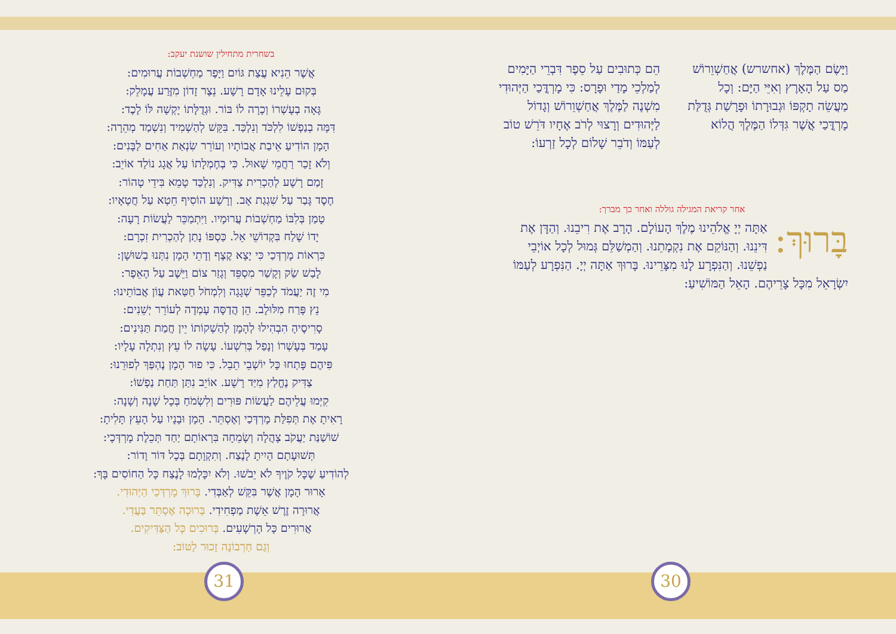בשחרית מתחילין שושנת יעקב:
אֲשֶׁר הֵנִיא עֲצַת גּוֹיִם וַיָּפֶר מַחְשְׁבוֹת עֲרוּמִים:
בְּקוּם עָלֵינוּ אָדָם רָשָׁע. נֵצֶר זָדוֹן מִזֶּרַע עֲמָלֵק:
גָּאָה בְעָשְׁרוֹ וְכָרָה לוֹ בּוֹר. וּגְדֻלָּתוֹ יָקְשָׁה לּוֹ לָכֶד:
דִּמָּה בְנַפְשׁוֹ לִלְכֹּד וְנִלְכַּד. בִּקֵּשׁ לְהַשְׁמִיד וְנִשְׁמַד מְהֵרָה:
הָמָן הוֹדִיעַ אֵיבַת אֲבוֹתָיו וְעוֹרֵר שִׂנְאַת אַחִים לַבָּנִים:
וְלֹא זָכַר רַחֲמֵי שָׁאוּל. כִּי בְחֶמְלָתוֹ עַל אֲגָג נוֹלַד אוֹיֵב:
זָמַם רָשָׁע לְהַכְרִית צַדִּיק. וְנִלְכַּד טָמֵא בִּידֵי טָהוֹר:
חֶסֶד גָּבַר עַל שִׁגְגַת אָב. וְרָשָׁע הוֹסִיף חֵטְא עַל חֲטָאָיו:
טָמַן בְּלִבּוֹ מַחְשְׁבוֹת עֲרוּמָיו. וַיִּתְמַכֵּר לַעֲשׂוֹת רָעָה:
יָדוֹ שָׁלַח בִּקְדוֹשֵׁי אֵל. כַּסְפּוֹ נָתַן לְהַכְרִית זִכְרָם:
כִּרְאוֹת מָרְדְּכַי כִּי יָצָא קֶצֶף וְדָתֵי הָמָן נִתְּנוּ בְשׁוּשָׁן:
לָבַשׁ שַׂק וְקָשַׁר מִסְפֵּד וְגָזַר צוֹם וַיֵּשֶׁב עַל הָאֵפֶר:
מִי זֶה יַעֲמֹד לְכַפֵּר שְׁגָגָה וְלִמְחֹל חַטַּאת עֲוֹן אֲבוֹתֵינוּ:
נֵץ פָּרַח מִלּוּלָב. הֵן הֲדַסָּה עָמְדָה לְעוֹרֵר יְשֵׁנִים:
סָרִיסֶיהָ הִבְהִילוּ לְהָמָן לְהַשְׁקוֹתוֹ יֵין חֲמַת תַּנִּינִים:
עָמַד בְּעָשְׁרוֹ וְנָפַל בְּרִשְׁעוֹ. עָשָׂה לוֹ עֵץ וְנִתְלָה עָלָיו:
פִּיהֶם פָּתְחוּ כָּל יוֹשְׁבֵי תֵבֵל. כִּי פוּר הָמָן נֶהְפַּךְ לְפוּרֵנוּ:
צַדִּיק נֶחֱלַץ מִיַּד רָשָׁע. אוֹיֵב נִתַּן תַּחַת נַפְשׁוֹ:
קִיְּמוּ עֲלֵיהֶם לַעֲשׂוֹת פּוּרִים וְלִשְׂמֹחַ בְּכָל שָׁנָה וְשָׁנָה:
רָאִיתָ אֶת תְּפִלַּת מָרְדְּכַי וְאֶסְתֵּר. הָמָן וּבָנָיו עַל הָעֵץ תָּלִיתָ:
שׁוֹשַׁנַּת יַעֲקֹב צָהֲלָה וְשָׂמֵחָה בִּרְאוֹתָם יַחַד תְּכֵלֶת מָרְדְּכָי:
תְּשׁוּעָתָם הָיִיתָ לָנֶצַח. וְתִקְוָתָם בְּכָל דּוֹר וָדוֹר:
לְהוֹדִיעַ שֶׁכָּל קֹוֶיךָ לֹא יֵבֹשׁוּ. וְלֹא יִכָּלְמוּ לָנֶצַח כָּל הַחוֹסִים בָּךְ:
אָרוּר הָמָן אֲשֶׁר בִּקֵּשׁ לְאַבְּדִי. בָּרוּךְ מָרְדְּכַי הַיְּהוּדִי.
אֲרוּרָה זֶרֶשׁ אֵשֶׁת מַפְחִידִי. בְּרוּכָה אֶסְתֵּר בַּעֲדִי.
אֲרוּרִים כָּל הָרְשָׁעִים. בְּרוּכִים כָּל הַצַּדִּיקִים.
וְגַם חַרְבוֹנָה זָכוּר לַטּוֹב:
וַיָּשֶׂם הַמֶּלֶךְ (אחשרש) אֲחַשְׁוֵרוֹשׁ מַס עַל הָאָרֶץ וְאִיֵּי הַיָּם: וְכָל מַעֲשֵׂה תָקְפּוֹ וּגְבוּרָתוֹ וּפָרָשַׁת גְּדֻלַּת מָרְדֳּכַי אֲשֶׁר גִּדְּלוֹ הַמֶּלֶךְ הֲלוֹא
הֵם כְּתוּבִים עַל סֵפֶר דִּבְרֵי הַיָּמִים לְמַלְכֵי מָדַי וּפָרָס: כִּי מָרְדֳּכַי הַיְּהוּדִי מִשְׁנֶה לַמֶּלֶךְ אֲחַשְׁוֵרוֹשׁ וְגָדוֹל לַיְּהוּדִים וְרָצוּי לְרֹב אֶחָיו דֹּרֵשׁ טוֹב לְעַמּוֹ וְדֹבֵר שָׁלוֹם לְכָל זַרְעוֹ:
אחר קריאת המגילה גוללה ואחר כך מברך:
בָּרוּךְ: אַתָּה יְיָ אֱלֹהֵינוּ מֶלֶךְ הָעוֹלָם. הָרָב אֶת רִיבֵנוּ. וְהַדָּן אֶת דִּינֵנוּ. וְהַנּוֹקֵם אֶת נִקְמָתֵנוּ. וְהַמְשַׁלֵּם גְּמוּל לְכָל אוֹיְבֵי נַפְשֵׁנוּ. וְהַנִּפְרָע לָנוּ מִצָּרֵינוּ. בָּרוּךְ אַתָּה יְיָ. הַנִּפְרָע לְעַמּוֹ יִשְׂרָאֵל מִכָּל צָרֵיהֶם. הָאֵל הַמּוֹשִׁיעַ:
31 30